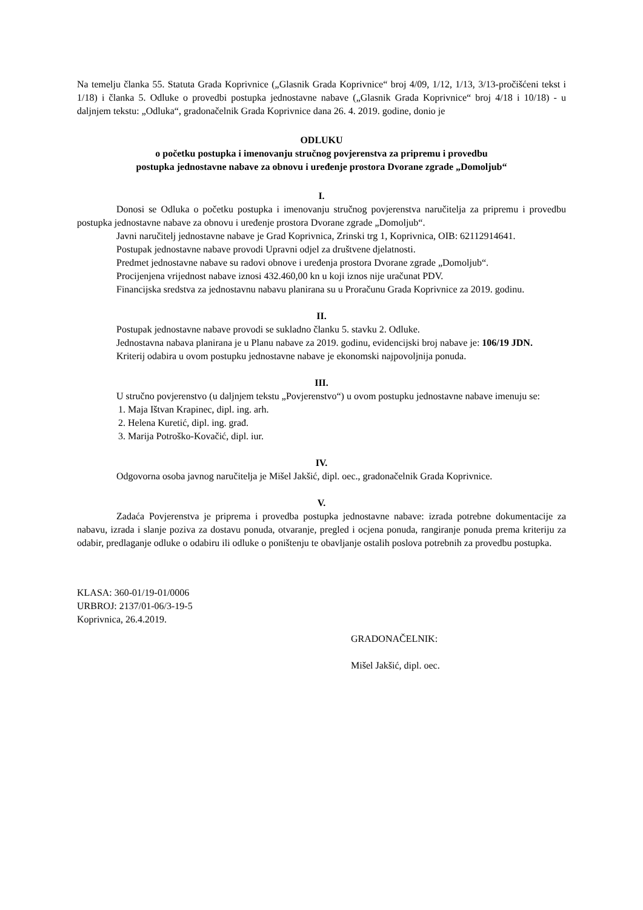Na temelju članka 55. Statuta Grada Koprivnice („Glasnik Grada Koprivnice“ broj 4/09, 1/12, 1/13, 3/13-pročišćeni tekst i 1/18) i članka 5. Odluke o provedbi postupka jednostavne nabave („Glasnik Grada Koprivnice“ broj 4/18 i 10/18) - u daljnjem tekstu: „Odluka“, gradonačelnik Grada Koprivnice dana 26. 4. 2019. godine, donio je
ODLUKU
o početku postupka i imenovanju stručnog povjerenstva za pripremu i provedbu
postupka jednostavne nabave za obnovu i uređenje prostora Dvorane zgrade „Domoljub“
I.
Donosi se Odluka o početku postupka i imenovanju stručnog povjerenstva naručitelja za pripremu i provedbu postupka jednostavne nabave za obnovu i uređenje prostora Dvorane zgrade „Domoljub“.
Javni naručitelj jednostavne nabave je Grad Koprivnica, Zrinski trg 1, Koprivnica, OIB: 62112914641.
Postupak jednostavne nabave provodi Upravni odjel za društvene djelatnosti.
Predmet jednostavne nabave su radovi obnove i uređenja prostora Dvorane zgrade „Domoljub“.
Procijenjena vrijednost nabave iznosi 432.460,00 kn u koji iznos nije uračunat PDV.
Financijska sredstva za jednostavnu nabavu planirana su u Proračunu Grada Koprivnice za 2019. godinu.
II.
Postupak jednostavne nabave provodi se sukladno članku 5. stavku 2. Odluke.
Jednostavna nabava planirana je u Planu nabave za 2019. godinu, evidencijski broj nabave je: 106/19 JDN.
Kriterij odabira u ovom postupku jednostavne nabave je ekonomski najpovoljnija ponuda.
III.
U stručno povjerenstvo (u daljnjem tekstu „Povjerenstvo“) u ovom postupku jednostavne nabave imenuju se:
1. Maja Ištvan Krapinec, dipl. ing. arh.
2. Helena Kuretić, dipl. ing. građ.
3. Marija Potroško-Kovačić, dipl. iur.
IV.
Odgovorna osoba javnog naručitelja je Mišel Jakšić, dipl. oec., gradonačelnik Grada Koprivnice.
V.
Zadaća Povjerenstva je priprema i provedba postupka jednostavne nabave: izrada potrebne dokumentacije za nabavu, izrada i slanje poziva za dostavu ponuda, otvaranje, pregled i ocjena ponuda, rangiranje ponuda prema kriteriju za odabir, predlaganje odluke o odabiru ili odluke o poništenju te obavljanje ostalih poslova potrebnih za provedbu postupka.
KLASA: 360-01/19-01/0006
URBROJ: 2137/01-06/3-19-5
Koprivnica, 26.4.2019.
GRADONAČELNIK:
Mišel Jakšić, dipl. oec.